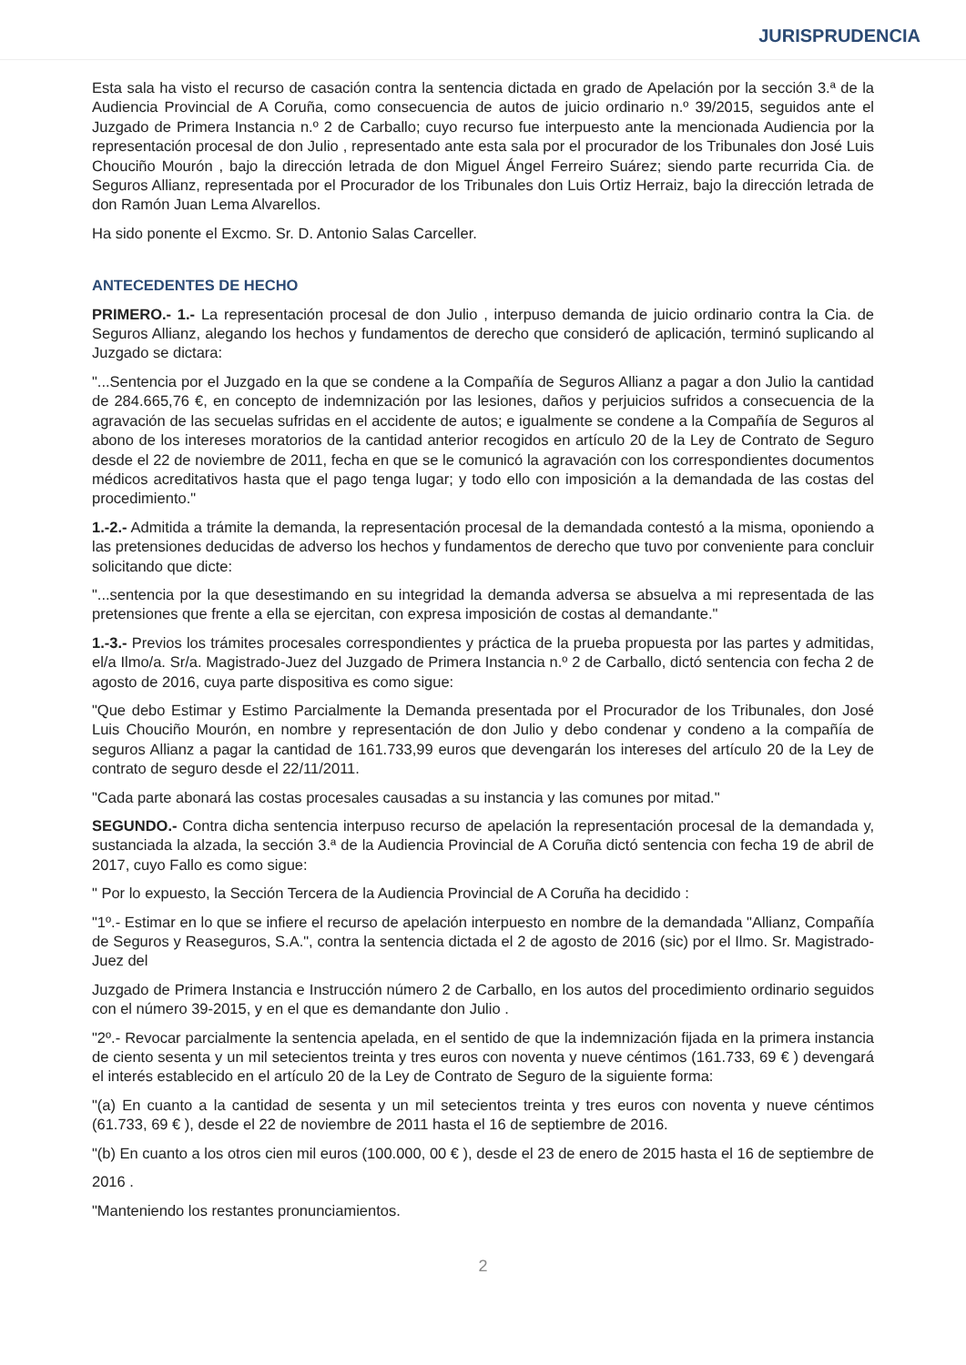JURISPRUDENCIA
Esta sala ha visto el recurso de casación contra la sentencia dictada en grado de Apelación por la sección 3.ª de la Audiencia Provincial de A Coruña, como consecuencia de autos de juicio ordinario n.º 39/2015, seguidos ante el Juzgado de Primera Instancia n.º 2 de Carballo; cuyo recurso fue interpuesto ante la mencionada Audiencia por la representación procesal de don Julio , representado ante esta sala por el procurador de los Tribunales don José Luis Chouciño Mourón , bajo la dirección letrada de don Miguel Ángel Ferreiro Suárez; siendo parte recurrida Cia. de Seguros Allianz, representada por el Procurador de los Tribunales don Luis Ortiz Herraiz, bajo la dirección letrada de don Ramón Juan Lema Alvarellos.
Ha sido ponente el Excmo. Sr. D. Antonio Salas Carceller.
ANTECEDENTES DE HECHO
PRIMERO.- 1.- La representación procesal de don Julio , interpuso demanda de juicio ordinario contra la Cia. de Seguros Allianz, alegando los hechos y fundamentos de derecho que consideró de aplicación, terminó suplicando al Juzgado se dictara:
"...Sentencia por el Juzgado en la que se condene a la Compañía de Seguros Allianz a pagar a don Julio la cantidad de 284.665,76 €, en concepto de indemnización por las lesiones, daños y perjuicios sufridos a consecuencia de la agravación de las secuelas sufridas en el accidente de autos; e igualmente se condene a la Compañía de Seguros al abono de los intereses moratorios de la cantidad anterior recogidos en artículo 20 de la Ley de Contrato de Seguro desde el 22 de noviembre de 2011, fecha en que se le comunicó la agravación con los correspondientes documentos médicos acreditativos hasta que el pago tenga lugar; y todo ello con imposición a la demandada de las costas del procedimiento."
1.-2.- Admitida a trámite la demanda, la representación procesal de la demandada contestó a la misma, oponiendo a las pretensiones deducidas de adverso los hechos y fundamentos de derecho que tuvo por conveniente para concluir solicitando que dicte:
"...sentencia por la que desestimando en su integridad la demanda adversa se absuelva a mi representada de las pretensiones que frente a ella se ejercitan, con expresa imposición de costas al demandante."
1.-3.- Previos los trámites procesales correspondientes y práctica de la prueba propuesta por las partes y admitidas, el/a Ilmo/a. Sr/a. Magistrado-Juez del Juzgado de Primera Instancia n.º 2 de Carballo, dictó sentencia con fecha 2 de agosto de 2016, cuya parte dispositiva es como sigue:
"Que debo Estimar y Estimo Parcialmente la Demanda presentada por el Procurador de los Tribunales, don José Luis Chouciño Mourón, en nombre y representación de don Julio y debo condenar y condeno a la compañía de seguros Allianz a pagar la cantidad de 161.733,99 euros que devengarán los intereses del artículo 20 de la Ley de contrato de seguro desde el 22/11/2011.
"Cada parte abonará las costas procesales causadas a su instancia y las comunes por mitad."
SEGUNDO.- Contra dicha sentencia interpuso recurso de apelación la representación procesal de la demandada y, sustanciada la alzada, la sección 3.ª de la Audiencia Provincial de A Coruña dictó sentencia con fecha 19 de abril de 2017, cuyo Fallo es como sigue:
" Por lo expuesto, la Sección Tercera de la Audiencia Provincial de A Coruña ha decidido :
"1º.- Estimar en lo que se infiere el recurso de apelación interpuesto en nombre de la demandada "Allianz, Compañía de Seguros y Reaseguros, S.A.", contra la sentencia dictada el 2 de agosto de 2016 (sic) por el Ilmo. Sr. Magistrado-Juez del
Juzgado de Primera Instancia e Instrucción número 2 de Carballo, en los autos del procedimiento ordinario seguidos con el número 39-2015, y en el que es demandante don Julio .
"2º.- Revocar parcialmente la sentencia apelada, en el sentido de que la indemnización fijada en la primera instancia de ciento sesenta y un mil setecientos treinta y tres euros con noventa y nueve céntimos (161.733, 69 € ) devengará el interés establecido en el artículo 20 de la Ley de Contrato de Seguro de la siguiente forma:
"(a) En cuanto a la cantidad de sesenta y un mil setecientos treinta y tres euros con noventa y nueve céntimos (61.733, 69 € ), desde el 22 de noviembre de 2011 hasta el 16 de septiembre de 2016.
"(b) En cuanto a los otros cien mil euros (100.000, 00 € ), desde el 23 de enero de 2015 hasta el 16 de septiembre de
2016 .
"Manteniendo los restantes pronunciamientos.
2